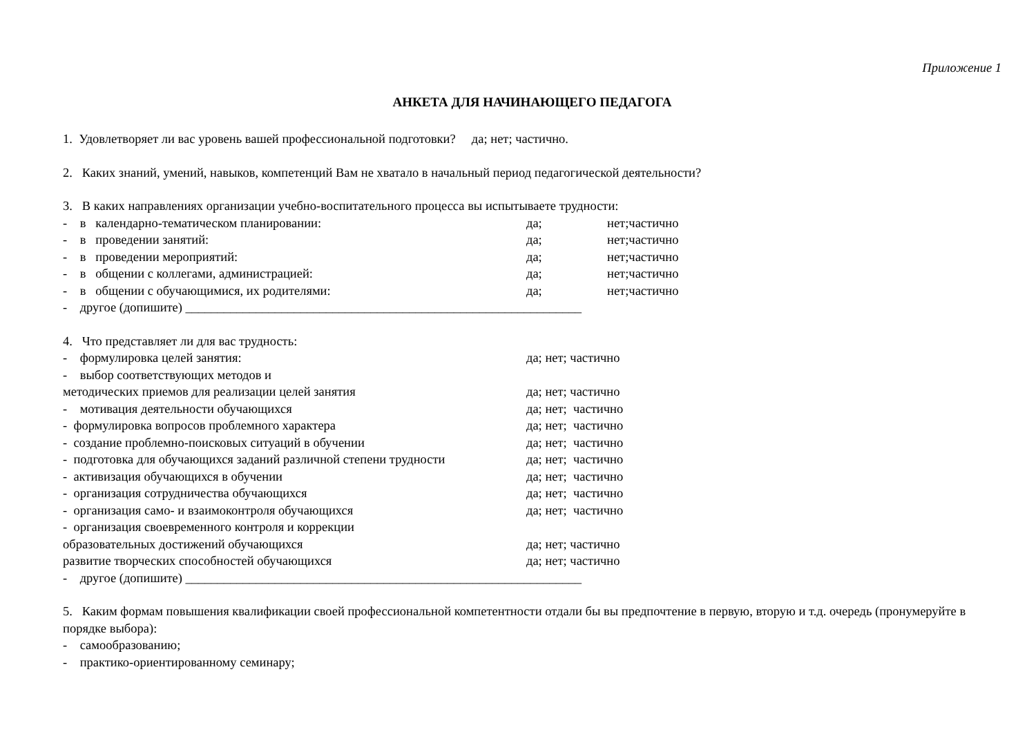Приложение 1
АНКЕТА ДЛЯ НАЧИНАЮЩЕГО ПЕДАГОГА
1. Удовлетворяет ли вас уровень вашей профессиональной подготовки? да; нет; частично.
2. Каких знаний, умений, навыков, компетенций Вам не хватало в начальный период педагогической деятельности?
3. В каких направлениях организации учебно-воспитательного процесса вы испытываете трудности:
- в календарно-тематическом планировании: да; нет;частично
- в проведении занятий: да; нет;частично
- в проведении мероприятий: да; нет;частично
- в общении с коллегами, администрацией: да; нет;частично
- в общении с обучающимися, их родителями: да; нет;частично
- другое (допишите) ______________________________________________________________
4. Что представляет ли для вас трудность:
- формулировка целей занятия: да; нет; частично
- выбор соответствующих методов и
методических приемов для реализации целей занятия да; нет; частично
- мотивация деятельности обучающихся да; нет; частично
- формулировка вопросов проблемного характера да; нет; частично
- создание проблемно-поисковых ситуаций в обучении да; нет; частично
- подготовка для обучающихся заданий различной степени трудности да; нет; частично
- активизация обучающихся в обучении да; нет; частично
- организация сотрудничества обучающихся да; нет; частично
- организация само- и взаимоконтроля обучающихся да; нет; частично
- организация своевременного контроля и коррекции
образовательных достижений обучающихся да; нет; частично
развитие творческих способностей обучающихся да; нет; частично
- другое (допишите) ______________________________________________________________
5. Каким формам повышения квалификации своей профессиональной компетентности отдали бы вы предпочтение в первую, вторую и т.д. очередь (пронумеруйте в порядке выбора):
- самообразованию;
- практико-ориентированному семинару;